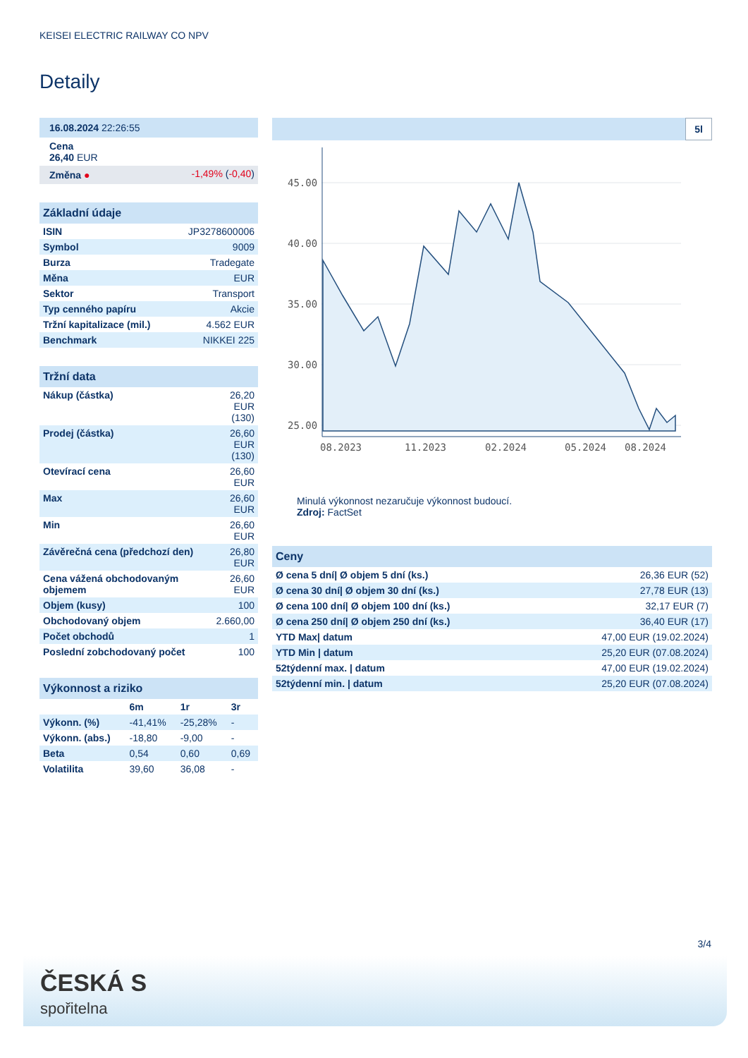KEISEI ELECTRIC RAILWAY CO NPV
Detaily
| 16.08.2024 22:26:55 | |
| Cena 26,40 EUR | |
| Změna ● | -1,49% ( -0,40 ) |
| Základní údaje | |
| --- | --- |
| ISIN | JP3278600006 |
| Symbol | 9009 |
| Burza | Tradegate |
| Měna | EUR |
| Sektor | Transport |
| Typ cenného papíru | Akcie |
| Tržní kapitalizace (mil.) | 4.562 EUR |
| Benchmark | NIKKEI 225 |
| Tržní data | |
| --- | --- |
| Nákup (částka) | 26,20 EUR (130) |
| Prodej (částka) | 26,60 EUR (130) |
| Otevírací cena | 26,60 EUR |
| Max | 26,60 EUR |
| Min | 26,60 EUR |
| Závěrečná cena (předchozí den) | 26,80 EUR |
| Cena vážená obchodovaným objemem | 26,60 EUR |
| Objem (kusy) | 100 |
| Obchodovaný objem | 2.660,00 |
| Počet obchodů | 1 |
| Poslední zobchodovaný počet | 100 |
| Výkonnost a riziko | | | |
| --- | --- | --- | --- |
| | 6m | 1r | 3r |
| Výkonn. (%) | -41,41% | -25,28% | - |
| Výkonn. (abs.) | -18,80 | -9,00 | - |
| Beta | 0,54 | 0,60 | 0,69 |
| Volatilita | 39,60 | 36,08 | - |
5l
45.00
40.00
35.00
30.00
25.00
08.2023
11.2023
02.2024
05.2024
08.2024
Minulá výkonnost nezaručuje výkonnost budoucí.
Zdroj: FactSet
| Ceny | |
| --- | --- |
| Ø cena 5 dní/ Ø objem 5 dní (ks.) | 26,36 EUR (52) |
| Ø cena 30 dní/ Ø objem 30 dní (ks.) | 27,78 EUR (13) |
| Ø cena 100 dní/ Ø objem 100 dní (ks.) | 32,17 EUR (7) |
| Ø cena 250 dní/ Ø objem 250 dní (ks.) | 36,40 EUR (17) |
| YTD Max/ datum | 47,00 EUR (19.02.2024) |
| YTD Min / datum | 25,20 EUR (07.08.2024) |
| 52týdenní max. / datum | 47,00 EUR (19.02.2024) |
| 52týdenní min. / datum | 25,20 EUR (07.08.2024) |
3/4
ČESKÁ S
spořitelna